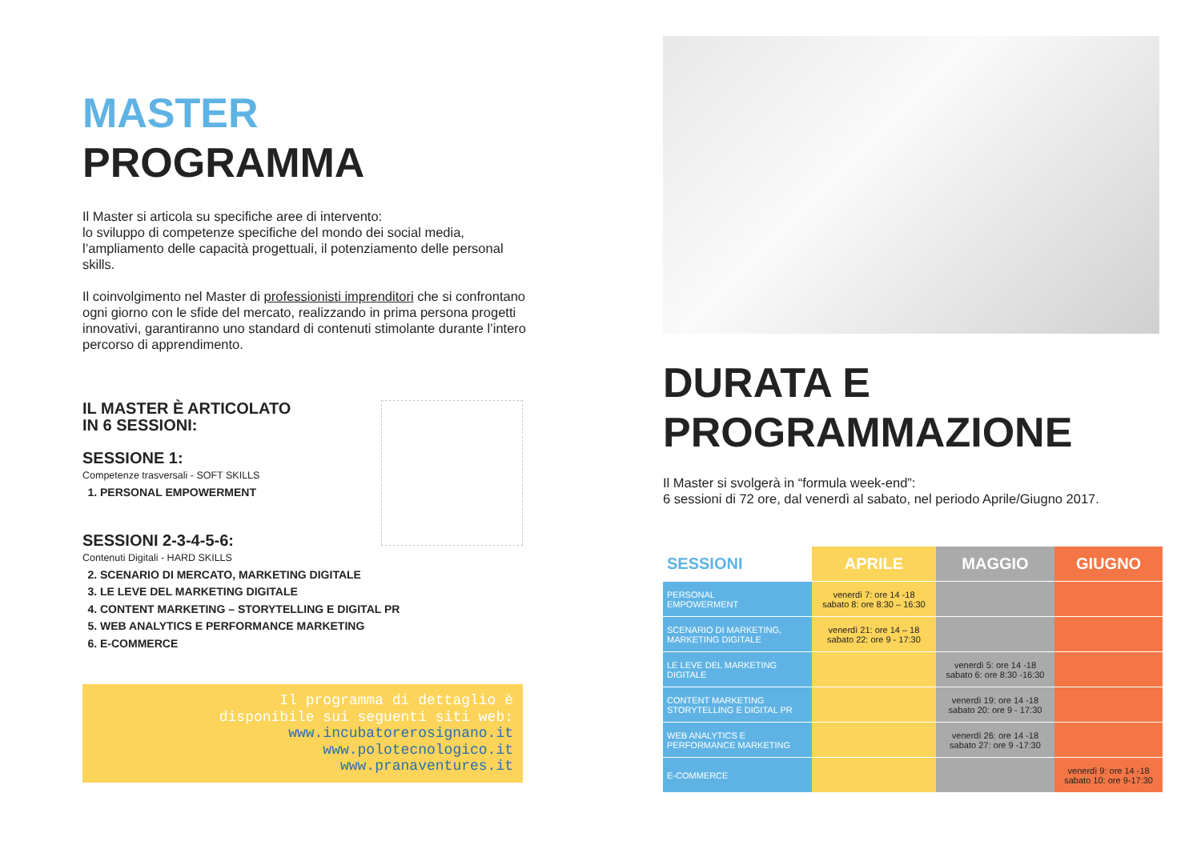MASTER
PROGRAMMA
Il Master si articola su specifiche aree di intervento:
lo sviluppo di competenze specifiche del mondo dei social media, l’ampliamento delle capacità progettuali, il potenziamento delle personal skills.
Il coinvolgimento nel Master di professionisti imprenditori che si confrontano ogni giorno con le sfide del mercato, realizzando in prima persona progetti innovativi, garantiranno uno standard di contenuti stimolante durante l’intero percorso di apprendimento.
IL MASTER È ARTICOLATO
IN 6 SESSIONI:
SESSIONE 1:
Competenze trasversali - SOFT SKILLS
1. PERSONAL EMPOWERMENT
SESSIONI 2-3-4-5-6:
Contenuti Digitali - HARD SKILLS
2. SCENARIO DI MERCATO, MARKETING DIGITALE
3. LE LEVE DEL MARKETING DIGITALE
4. CONTENT MARKETING – STORYTELLING E DIGITAL PR
5. WEB ANALYTICS E PERFORMANCE MARKETING
6. E-COMMERCE
Il programma di dettaglio è
disponibile sui seguenti siti web:
www.incubatorerosignano.it
www.polotecnologico.it
www.pranaventures.it
DURATA E
PROGRAMMAZIONE
Il Master si svolgerà in “formula week-end”:
6 sessioni di 72 ore, dal venerdì al sabato, nel periodo Aprile/Giugno 2017.
| SESSIONI | APRILE | MAGGIO | GIUGNO |
| --- | --- | --- | --- |
| PERSONAL EMPOWERMENT | venerdì 7: ore 14 -18 sabato 8: ore 8:30 – 16:30 | | |
| SCENARIO DI MARKETING, MARKETING DIGITALE | venerdì 21: ore 14 – 18 sabato 22: ore 9 - 17:30 | | |
| LE LEVE DEL MARKETING DIGITALE | | venerdì 5: ore 14 -18 sabato 6: ore 8:30 -16:30 | |
| CONTENT MARKETING STORYTELLING E DIGITAL PR | | venerdì 19: ore 14 -18 sabato 20: ore 9 - 17:30 | |
| WEB ANALYTICS E PERFORMANCE MARKETING | | venerdì 26: ore 14 -18 sabato 27: ore 9 -17:30 | |
| E-COMMERCE | | | venerdì 9: ore 14 -18 sabato 10: ore 9-17:30 |